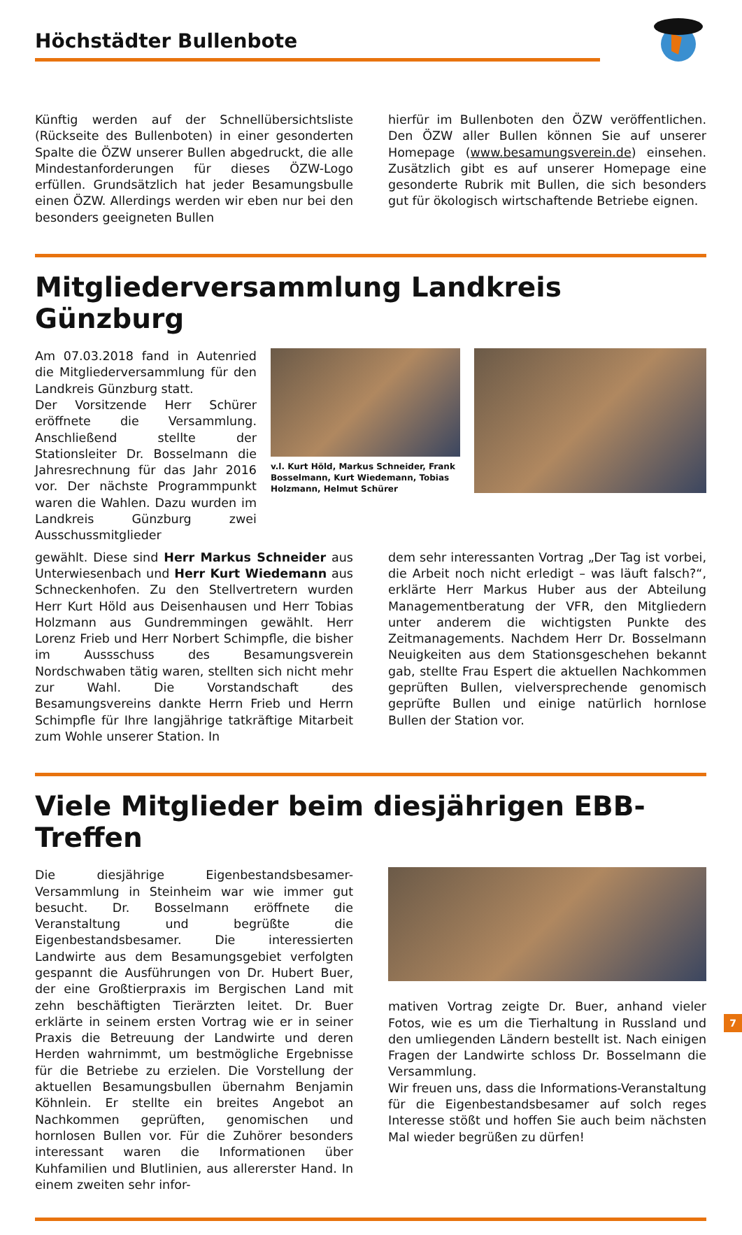Höchstädter Bullenbote
Künftig werden auf der Schnellübersichtsliste (Rückseite des Bullenboten) in einer gesonderten Spalte die ÖZW unserer Bullen abgedruckt, die alle Mindestanforderungen für dieses ÖZW-Logo erfüllen. Grundsätzlich hat jeder Besamungsbulle einen ÖZW. Allerdings werden wir eben nur bei den besonders geeigneten Bullen
hierfür im Bullenboten den ÖZW veröffentlichen. Den ÖZW aller Bullen können Sie auf unserer Homepage (www.besamungsverein.de) einsehen. Zusätzlich gibt es auf unserer Homepage eine gesonderte Rubrik mit Bullen, die sich besonders gut für ökologisch wirtschaftende Betriebe eignen.
Mitgliederversammlung Landkreis Günzburg
Am 07.03.2018 fand in Autenried die Mitgliederversammlung für den Landkreis Günzburg statt.
Der Vorsitzende Herr Schürer eröffnete die Versammlung. Anschließend stellte der Stationsleiter Dr. Bosselmann die Jahresrechnung für das Jahr 2016 vor. Der nächste Programmpunkt waren die Wahlen. Dazu wurden im Landkreis Günzburg zwei Ausschussmitglieder
v.l. Kurt Höld, Markus Schneider, Frank Bosselmann, Kurt Wiedemann, Tobias Holzmann, Helmut Schürer
gewählt. Diese sind Herr Markus Schneider aus Unterwiesenbach und Herr Kurt Wiedemann aus Schneckenhofen. Zu den Stellvertretern wurden Herr Kurt Höld aus Deisenhausen und Herr Tobias Holzmann aus Gundremmingen gewählt. Herr Lorenz Frieb und Herr Norbert Schimpfle, die bisher im Aussschuss des Besamungsverein Nordschwaben tätig waren, stellten sich nicht mehr zur Wahl. Die Vorstandschaft des Besamungsvereins dankte Herrn Frieb und Herrn Schimpfle für Ihre langjährige tatkräftige Mitarbeit zum Wohle unserer Station. In
dem sehr interessanten Vortrag „Der Tag ist vorbei, die Arbeit noch nicht erledigt – was läuft falsch?“, erklärte Herr Markus Huber aus der Abteilung Managementberatung der VFR, den Mitgliedern unter anderem die wichtigsten Punkte des Zeitmanagements. Nachdem Herr Dr. Bosselmann Neuigkeiten aus dem Stationsgeschehen bekannt gab, stellte Frau Espert die aktuellen Nachkommen geprüften Bullen, vielversprechende genomisch geprüfte Bullen und einige natürlich hornlose Bullen der Station vor.
Viele Mitglieder beim diesjährigen EBB-Treffen
Die diesjährige Eigenbestandsbesamer-Versammlung in Steinheim war wie immer gut besucht. Dr. Bosselmann eröffnete die Veranstaltung und begrüßte die Eigenbestandsbesamer. Die interessierten Landwirte aus dem Besamungsgebiet verfolgten gespannt die Ausführungen von Dr. Hubert Buer, der eine Großtierpraxis im Bergischen Land mit zehn beschäftigten Tierärzten leitet. Dr. Buer erklärte in seinem ersten Vortrag wie er in seiner Praxis die Betreuung der Landwirte und deren Herden wahrnimmt, um bestmögliche Ergebnisse für die Betriebe zu erzielen. Die Vorstellung der aktuellen Besamungsbullen übernahm Benjamin Köhnlein. Er stellte ein breites Angebot an Nachkommen geprüften, genomischen und hornlosen Bullen vor. Für die Zuhörer besonders interessant waren die Informationen über Kuhfamilien und Blutlinien, aus allererster Hand. In einem zweiten sehr infor-
mativen Vortrag zeigte Dr. Buer, anhand vieler Fotos, wie es um die Tierhaltung in Russland und den umliegenden Ländern bestellt ist. Nach einigen Fragen der Landwirte schloss Dr. Bosselmann die Versammlung.
Wir freuen uns, dass die Informations-Veranstaltung für die Eigenbestandsbesamer auf solch reges Interesse stößt und hoffen Sie auch beim nächsten Mal wieder begrüßen zu dürfen!
7